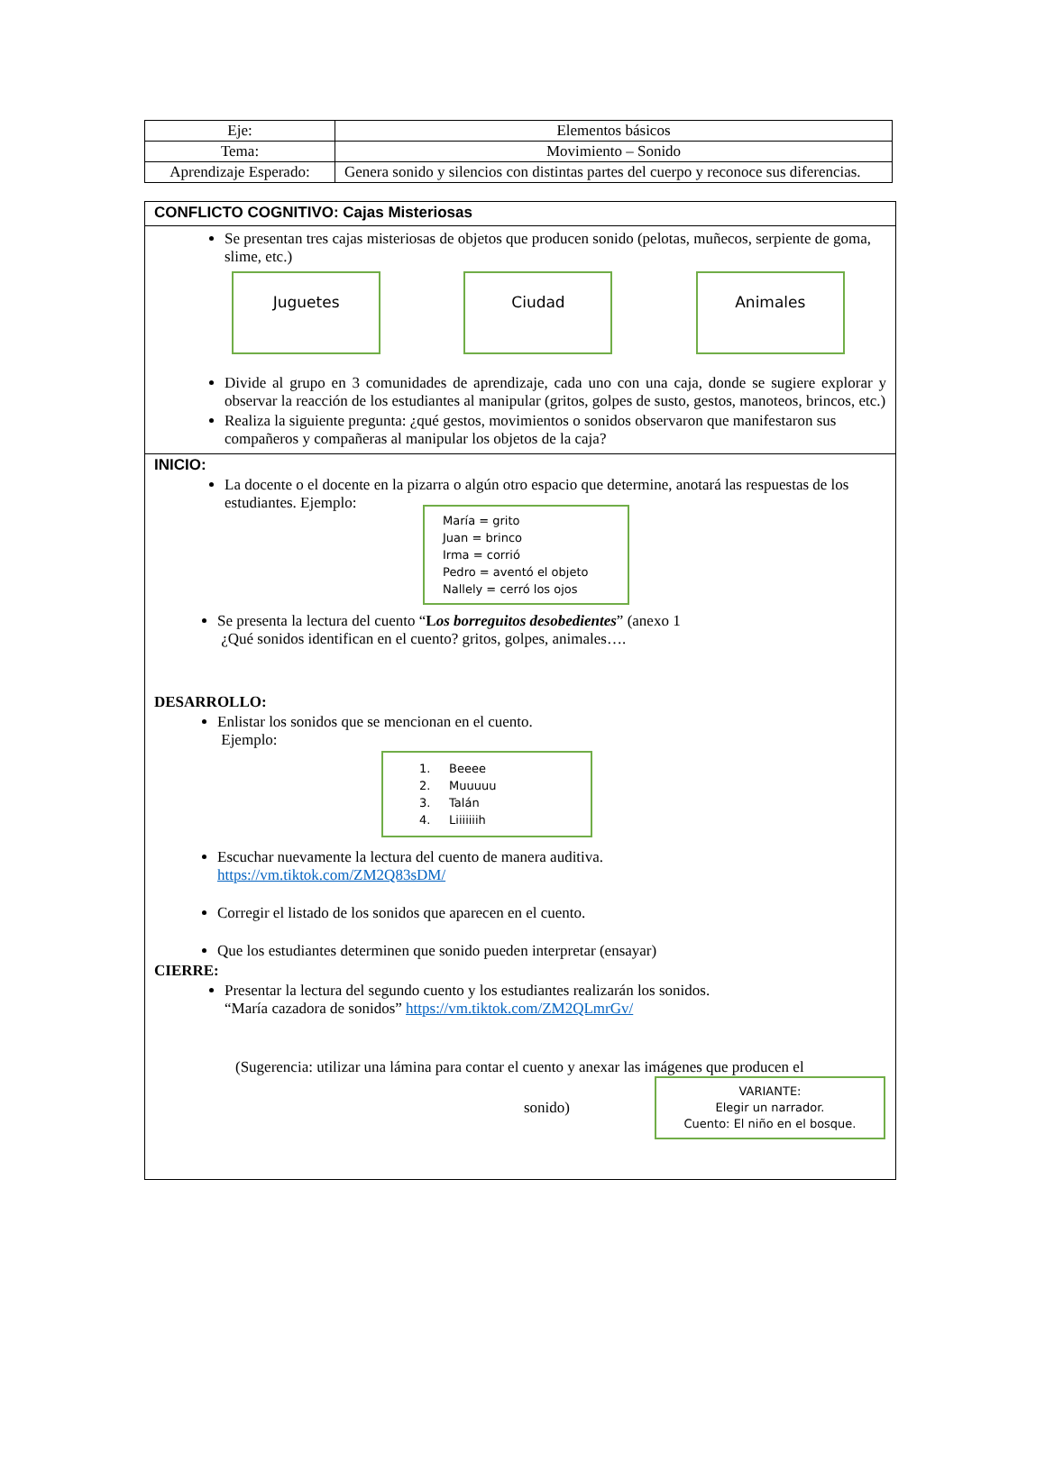| Eje: | Elementos básicos |
| Tema: | Movimiento – Sonido |
| Aprendizaje Esperado: | Genera sonido y silencios con distintas partes del cuerpo y reconoce sus diferencias. |
CONFLICTO COGNITIVO: Cajas Misteriosas
Se presentan tres cajas misteriosas de objetos que producen sonido (pelotas, muñecos, serpiente de goma, slime, etc.)
Juguetes Ciudad Animales
Divide al grupo en 3 comunidades de aprendizaje, cada uno con una caja, donde se sugiere explorar y observar la reacción de los estudiantes al manipular (gritos, golpes de susto, gestos, manoteos, brincos, etc.)
Realiza la siguiente pregunta: ¿qué gestos, movimientos o sonidos observaron que manifestaron sus compañeros y compañeras al manipular los objetos de la caja?
INICIO:
La docente o el docente en la pizarra o algún otro espacio que determine, anotará las respuestas de los estudiantes. Ejemplo:
María = grito
Juan = brinco
Irma = corrió
Pedro = aventó el objeto
Nallely = cerró los ojos
Se presenta la lectura del cuento “Los borreguitos desobedientes” (anexo 1
¿Qué sonidos identifican en el cuento? gritos, golpes, animales….
DESARROLLO:
Enlistar los sonidos que se mencionan en el cuento.
Ejemplo:
1. Beeee
2. Muuuuu
3. Talán
4. Liiiiiiih
Escuchar nuevamente la lectura del cuento de manera auditiva.
https://vm.tiktok.com/ZM2Q83sDM/
Corregir el listado de los sonidos que aparecen en el cuento.
Que los estudiantes determinen que sonido pueden interpretar (ensayar)
CIERRE:
Presentar la lectura del segundo cuento y los estudiantes realizarán los sonidos.
“María cazadora de sonidos” https://vm.tiktok.com/ZM2QLmrGv/
(Sugerencia: utilizar una lámina para contar el cuento y anexar las imágenes que producen el
sonido)
VARIANTE:
Elegir un narrador.
Cuento: El niño en el bosque.